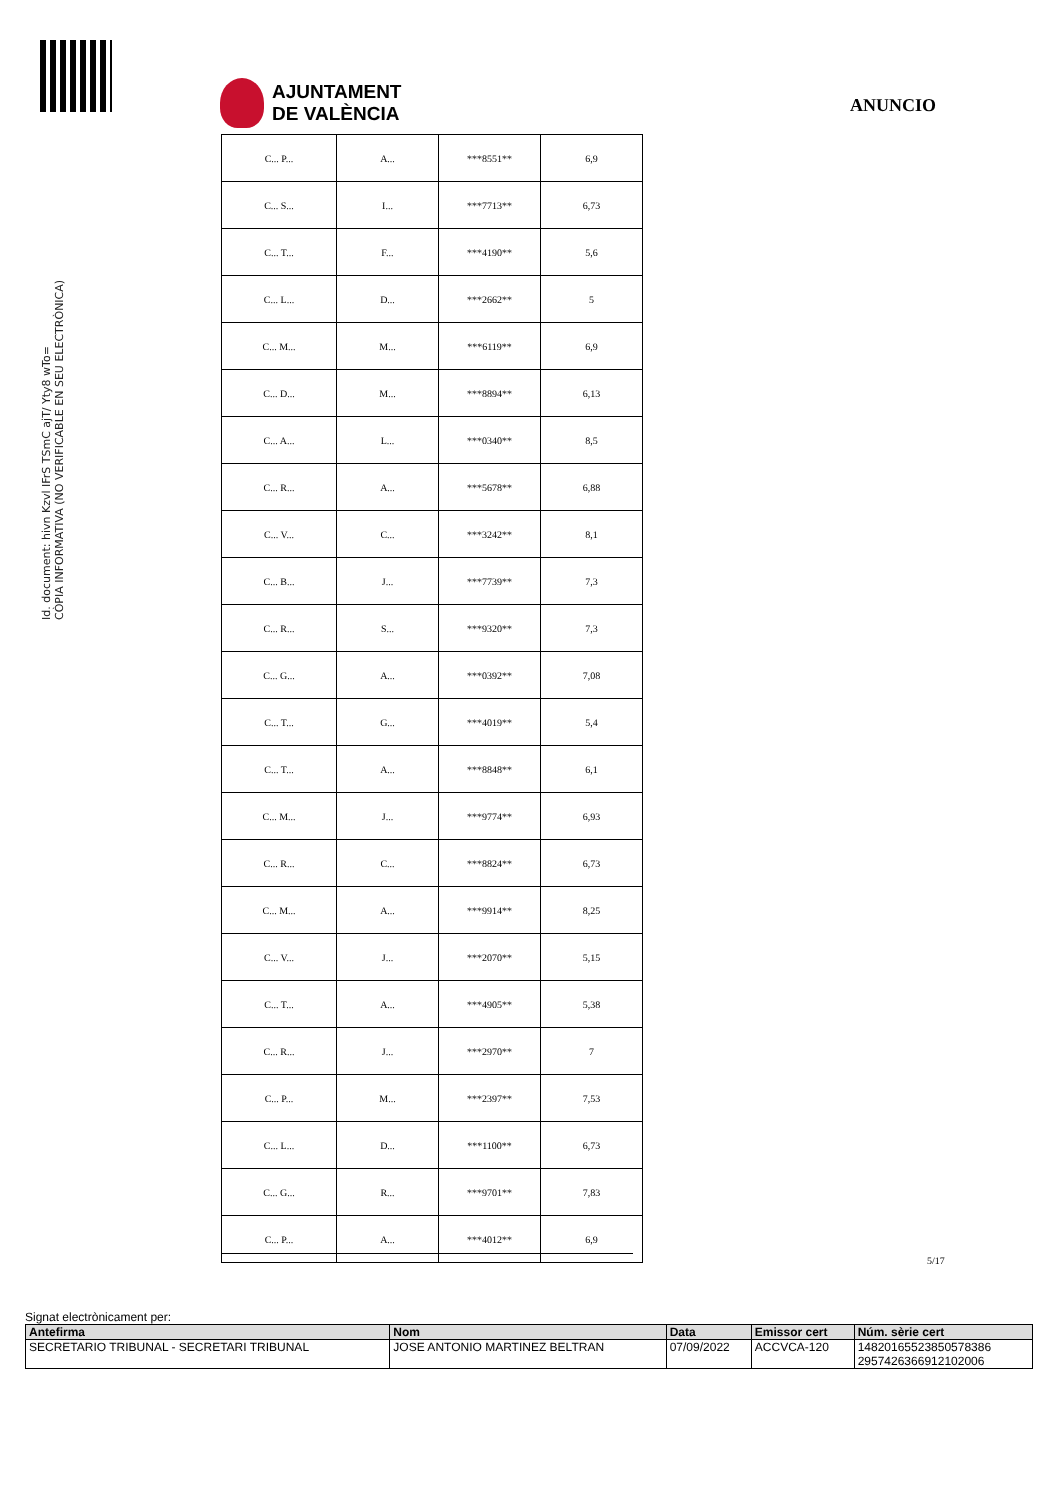Id. document: hivn Kzvl IFrS TSmC ajT/ Yty8 wTo=
CÒPIA INFORMATIVA (NO VERIFICABLE EN SEU ELECTRÒNICA)
AJUNTAMENT
DE VALÈNCIA
ANUNCIO
| C... P... | A... | ***8551** | 6,9 |
| C... S... | I... | ***7713** | 6,73 |
| C... T... | F... | ***4190** | 5,6 |
| C... L... | D... | ***2662** | 5 |
| C... M... | M... | ***6119** | 6,9 |
| C... D... | M... | ***8894** | 6,13 |
| C... A... | L... | ***0340** | 8,5 |
| C... R... | A... | ***5678** | 6,88 |
| C... V... | C... | ***3242** | 8,1 |
| C... B... | J... | ***7739** | 7,3 |
| C... R... | S... | ***9320** | 7,3 |
| C... G... | A... | ***0392** | 7,08 |
| C... T... | G... | ***4019** | 5,4 |
| C... T... | A... | ***8848** | 6,1 |
| C... M... | J... | ***9774** | 6,93 |
| C... R... | C... | ***8824** | 6,73 |
| C... M... | A... | ***9914** | 8,25 |
| C... V... | J... | ***2070** | 5,15 |
| C... T... | A... | ***4905** | 5,38 |
| C... R... | J... | ***2970** | 7 |
| C... P... | M... | ***2397** | 7,53 |
| C... L... | D... | ***1100** | 6,73 |
| C... G... | R... | ***9701** | 7,83 |
| C... P... | A... | ***4012** | 6,9 |
5/17
Signat electrònicament per:
| Antefirma | Nom | Data | Emissor cert | Núm. sèrie cert |
| --- | --- | --- | --- | --- |
| SECRETARIO TRIBUNAL - SECRETARI TRIBUNAL | JOSE ANTONIO MARTINEZ BELTRAN | 07/09/2022 | ACCVCA-120 | 14820165523850578386 2957426366912102006 |